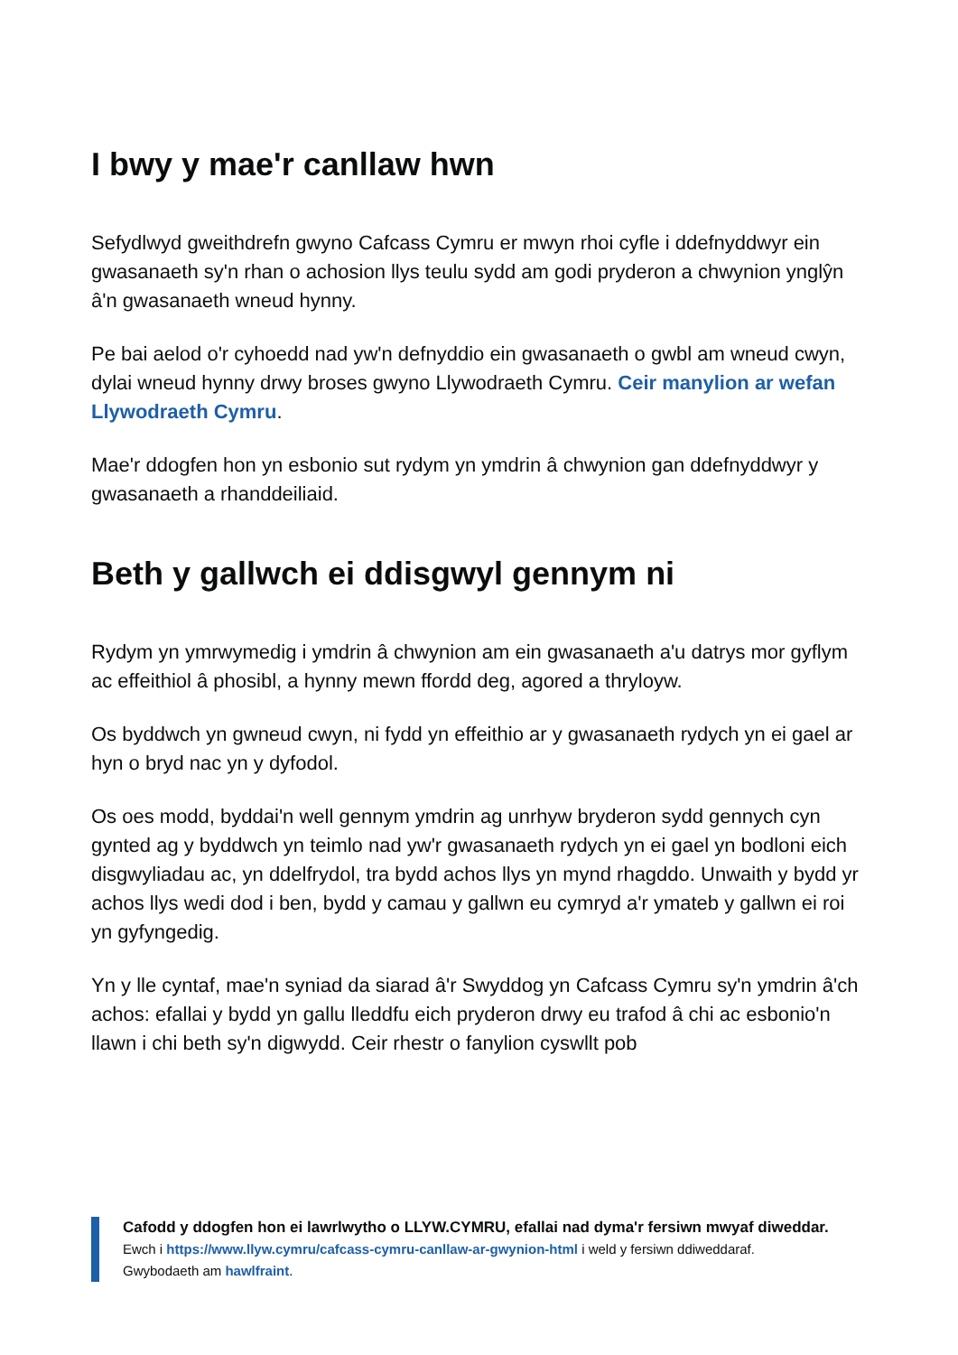I bwy y mae'r canllaw hwn
Sefydlwyd gweithdrefn gwyno Cafcass Cymru er mwyn rhoi cyfle i ddefnyddwyr ein gwasanaeth sy'n rhan o achosion llys teulu sydd am godi pryderon a chwynion ynglŷn â'n gwasanaeth wneud hynny.
Pe bai aelod o'r cyhoedd nad yw'n defnyddio ein gwasanaeth o gwbl am wneud cwyn, dylai wneud hynny drwy broses gwyno Llywodraeth Cymru. Ceir manylion ar wefan Llywodraeth Cymru.
Mae'r ddogfen hon yn esbonio sut rydym yn ymdrin â chwynion gan ddefnyddwyr y gwasanaeth a rhanddeiliaid.
Beth y gallwch ei ddisgwyl gennym ni
Rydym yn ymrwymedig i ymdrin â chwynion am ein gwasanaeth a'u datrys mor gyflym ac effeithiol â phosibl, a hynny mewn ffordd deg, agored a thryloyw.
Os byddwch yn gwneud cwyn, ni fydd yn effeithio ar y gwasanaeth rydych yn ei gael ar hyn o bryd nac yn y dyfodol.
Os oes modd, byddai'n well gennym ymdrin ag unrhyw bryderon sydd gennych cyn gynted ag y byddwch yn teimlo nad yw'r gwasanaeth rydych yn ei gael yn bodloni eich disgwyliadau ac, yn ddelfrydol, tra bydd achos llys yn mynd rhagddo. Unwaith y bydd yr achos llys wedi dod i ben, bydd y camau y gallwn eu cymryd a'r ymateb y gallwn ei roi yn gyfyngedig.
Yn y lle cyntaf, mae'n syniad da siarad â'r Swyddog yn Cafcass Cymru sy'n ymdrin â'ch achos: efallai y bydd yn gallu lleddfu eich pryderon drwy eu trafod â chi ac esbonio'n llawn i chi beth sy'n digwydd. Ceir rhestr o fanylion cyswllt pob
Cafodd y ddogfen hon ei lawrlwytho o LLYW.CYMRU, efallai nad dyma'r fersiwn mwyaf diweddar.
Ewch i https://www.llyw.cymru/cafcass-cymru-canllaw-ar-gwynion-html i weld y fersiwn ddiweddaraf.
Gwybodaeth am hawlfraint.